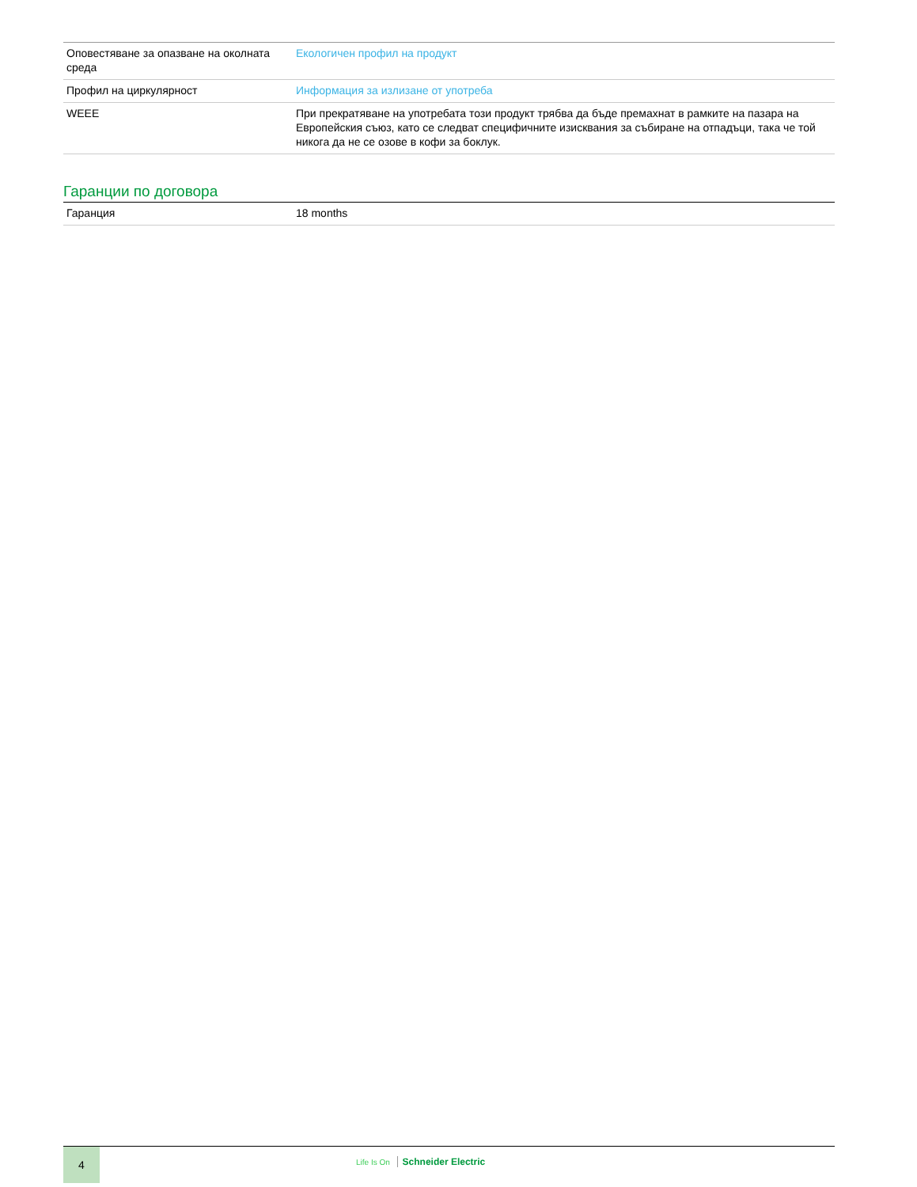| Оповестяване за опазване на околната среда | Екологичен профил на продукт |
| Профил на циркулярност | Информация за излизане от употреба |
| WEEE | При прекратяване на употребата този продукт трябва да бъде премахнат в рамките на пазара на Европейския съюз, като се следват специфичните изисквания за събиране на отпадъци, така че той никога да не се озове в кофи за боклук. |
Гаранции по договора
| Гаранция | 18 months |
4
Life Is On Schneider Electric